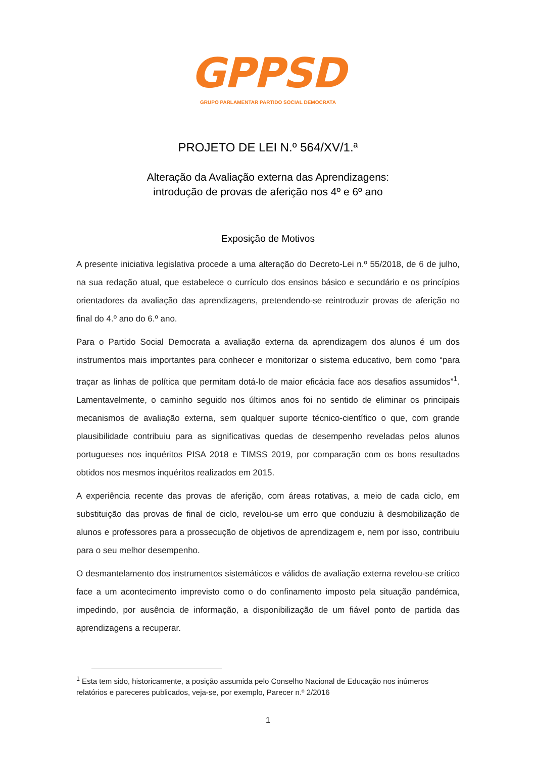GPPSD
GRUPO PARLAMENTAR PARTIDO SOCIAL DEMOCRATA
PROJETO DE LEI N.º 564/XV/1.ª
Alteração da Avaliação externa das Aprendizagens:
introdução de provas de aferição nos 4º e 6º ano
Exposição de Motivos
A presente iniciativa legislativa procede a uma alteração do Decreto-Lei n.º 55/2018, de 6 de julho, na sua redação atual, que estabelece o currículo dos ensinos básico e secundário e os princípios orientadores da avaliação das aprendizagens, pretendendo-se reintroduzir provas de aferição no final do 4.º ano do 6.º ano.
Para o Partido Social Democrata a avaliação externa da aprendizagem dos alunos é um dos instrumentos mais importantes para conhecer e monitorizar o sistema educativo, bem como “para traçar as linhas de política que permitam dotá-lo de maior eficácia face aos desafios assumidos”<sup>1</sup>. Lamentavelmente, o caminho seguido nos últimos anos foi no sentido de eliminar os principais mecanismos de avaliação externa, sem qualquer suporte técnico-científico o que, com grande plausibilidade contribuiu para as significativas quedas de desempenho reveladas pelos alunos portugueses nos inquéritos PISA 2018 e TIMSS 2019, por comparação com os bons resultados obtidos nos mesmos inquéritos realizados em 2015.
A experiência recente das provas de aferição, com áreas rotativas, a meio de cada ciclo, em substituição das provas de final de ciclo, revelou-se um erro que conduziu à desmobilização de alunos e professores para a prossecução de objetivos de aprendizagem e, nem por isso, contribuiu para o seu melhor desempenho.
O desmantelamento dos instrumentos sistemáticos e válidos de avaliação externa revelou-se crítico face a um acontecimento imprevisto como o do confinamento imposto pela situação pandémica, impedindo, por ausência de informação, a disponibilização de um fiável ponto de partida das aprendizagens a recuperar.
<sup>1</sup> Esta tem sido, historicamente, a posição assumida pelo Conselho Nacional de Educação nos inúmeros relatórios e pareceres publicados, veja-se, por exemplo, Parecer n.º 2/2016
1